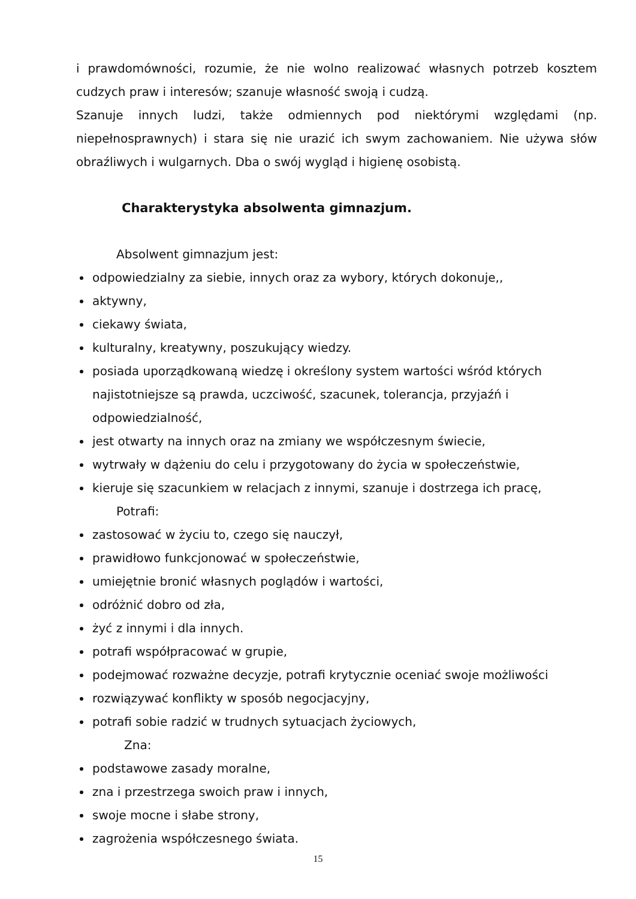i prawdomówności, rozumie, że nie wolno realizować własnych potrzeb kosztem cudzych praw i interesów; szanuje własność swoją i cudzą.
Szanuje innych ludzi, także odmiennych pod niektórymi względami (np. niepełnosprawnych) i stara się nie urazić ich swym zachowaniem. Nie używa słów obraźliwych i wulgarnych. Dba o swój wygląd i higienę osobistą.
Charakterystyka absolwenta gimnazjum.
Absolwent gimnazjum jest:
odpowiedzialny za siebie, innych oraz za wybory, których dokonuje,,
aktywny,
ciekawy świata,
kulturalny, kreatywny, poszukujący wiedzy.
posiada uporządkowaną wiedzę i określony system wartości wśród których najistotniejsze są prawda, uczciwość, szacunek, tolerancja, przyjaźń i odpowiedzialność,
jest otwarty na innych oraz na zmiany we współczesnym świecie,
wytrwały w dążeniu do celu i przygotowany do życia w społeczeństwie,
kieruje się szacunkiem w relacjach z innymi, szanuje i dostrzega ich pracę,
Potrafi:
zastosować w życiu to, czego się nauczył,
prawidłowo funkcjonować w społeczeństwie,
umiejętnie bronić własnych poglądów i wartości,
odróżnić dobro od zła,
żyć z innymi i dla innych.
potrafi współpracować w grupie,
podejmować rozważne decyzje, potrafi krytycznie oceniać swoje możliwości
rozwiązywać konflikty w sposób negocjacyjny,
potrafi sobie radzić w trudnych sytuacjach życiowych,
Zna:
podstawowe zasady moralne,
zna i przestrzega swoich praw i innych,
swoje mocne i słabe strony,
zagrożenia współczesnego świata.
15